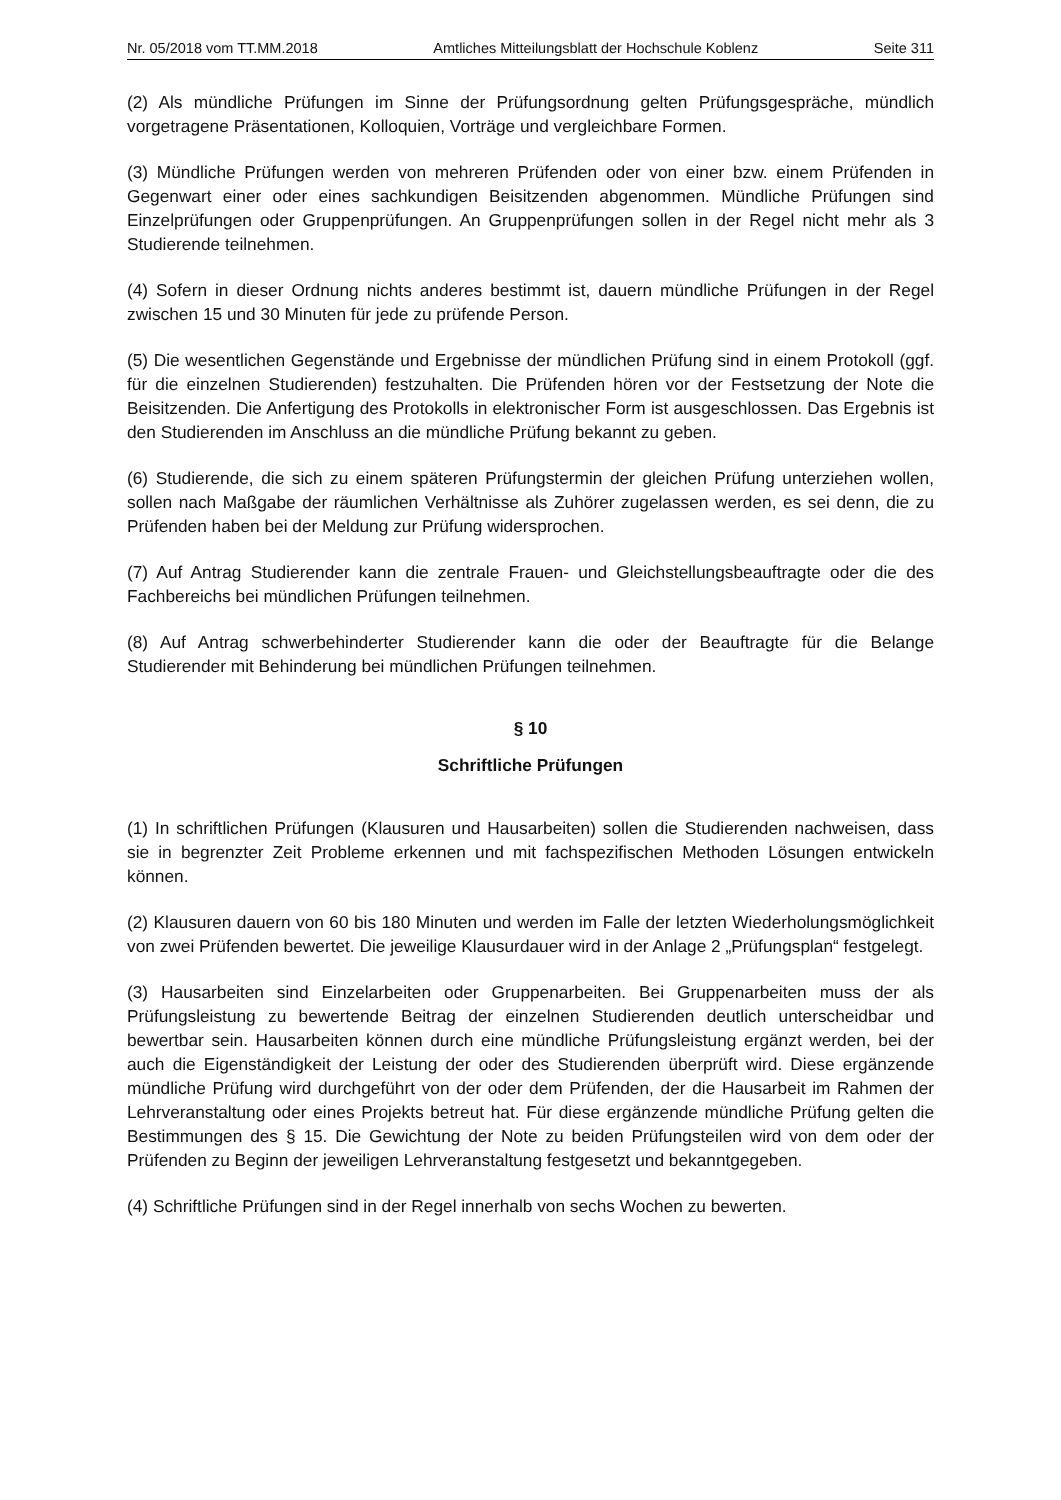Nr. 05/2018 vom TT.MM.2018 Amtliches Mitteilungsblatt der Hochschule Koblenz Seite 311
(2) Als mündliche Prüfungen im Sinne der Prüfungsordnung gelten Prüfungsgespräche, mündlich vorgetragene Präsentationen, Kolloquien, Vorträge und vergleichbare Formen.
(3) Mündliche Prüfungen werden von mehreren Prüfenden oder von einer bzw. einem Prüfenden in Gegenwart einer oder eines sachkundigen Beisitzenden abgenommen. Mündliche Prüfungen sind Einzelprüfungen oder Gruppenprüfungen. An Gruppenprüfungen sollen in der Regel nicht mehr als 3 Studierende teilnehmen.
(4) Sofern in dieser Ordnung nichts anderes bestimmt ist, dauern mündliche Prüfungen in der Regel zwischen 15 und 30 Minuten für jede zu prüfende Person.
(5) Die wesentlichen Gegenstände und Ergebnisse der mündlichen Prüfung sind in einem Protokoll (ggf. für die einzelnen Studierenden) festzuhalten. Die Prüfenden hören vor der Festsetzung der Note die Beisitzenden. Die Anfertigung des Protokolls in elektronischer Form ist ausgeschlossen. Das Ergebnis ist den Studierenden im Anschluss an die mündliche Prüfung bekannt zu geben.
(6) Studierende, die sich zu einem späteren Prüfungstermin der gleichen Prüfung unterziehen wollen, sollen nach Maßgabe der räumlichen Verhältnisse als Zuhörer zugelassen werden, es sei denn, die zu Prüfenden haben bei der Meldung zur Prüfung widersprochen.
(7) Auf Antrag Studierender kann die zentrale Frauen- und Gleichstellungsbeauftragte oder die des Fachbereichs bei mündlichen Prüfungen teilnehmen.
(8) Auf Antrag schwerbehinderter Studierender kann die oder der Beauftragte für die Belange Studierender mit Behinderung bei mündlichen Prüfungen teilnehmen.
§ 10
Schriftliche Prüfungen
(1) In schriftlichen Prüfungen (Klausuren und Hausarbeiten) sollen die Studierenden nachweisen, dass sie in begrenzter Zeit Probleme erkennen und mit fachspezifischen Methoden Lösungen entwickeln können.
(2) Klausuren dauern von 60 bis 180 Minuten und werden im Falle der letzten Wiederholungsmöglichkeit von zwei Prüfenden bewertet. Die jeweilige Klausurdauer wird in der Anlage 2 „Prüfungsplan“ festgelegt.
(3) Hausarbeiten sind Einzelarbeiten oder Gruppenarbeiten. Bei Gruppenarbeiten muss der als Prüfungsleistung zu bewertende Beitrag der einzelnen Studierenden deutlich unterscheidbar und bewertbar sein. Hausarbeiten können durch eine mündliche Prüfungsleistung ergänzt werden, bei der auch die Eigenständigkeit der Leistung der oder des Studierenden überprüft wird. Diese ergänzende mündliche Prüfung wird durchgeführt von der oder dem Prüfenden, der die Hausarbeit im Rahmen der Lehrveranstaltung oder eines Projekts betreut hat. Für diese ergänzende mündliche Prüfung gelten die Bestimmungen des § 15. Die Gewichtung der Note zu beiden Prüfungsteilen wird von dem oder der Prüfenden zu Beginn der jeweiligen Lehrveranstaltung festgesetzt und bekanntgegeben.
(4) Schriftliche Prüfungen sind in der Regel innerhalb von sechs Wochen zu bewerten.